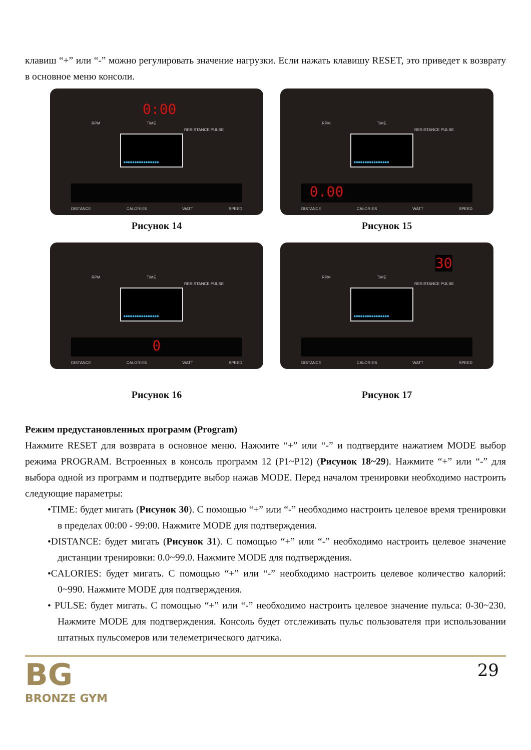клавиш “+” или “-” можно регулировать значение нагрузки. Если нажать клавишу RESET, это приведет к возврату в основное меню консоли.
0:00
RPM TIME
RESISTANCE PULSE
●●●●●●●●●●●●●●●●
DISTANCE CALORIES WATT SPEED
Рисунок 14
RPM TIME
RESISTANCE PULSE
●●●●●●●●●●●●●●●●
0.00
DISTANCE CALORIES WATT SPEED
Рисунок 15
RPM TIME
RESISTANCE PULSE
●●●●●●●●●●●●●●●●
0
DISTANCE CALORIES WATT SPEED
Рисунок 16
30
RPM TIME
RESISTANCE PULSE
●●●●●●●●●●●●●●●●
DISTANCE CALORIES WATT SPEED
Рисунок 17
Режим предустановленных программ (Program)
Нажмите RESET для возврата в основное меню. Нажмите “+” или “-” и подтвердите нажатием MODE выбор режима PROGRAM. Встроенных в консоль программ 12 (P1~P12) (Рисунок 18~29). Нажмите “+” или “-” для выбора одной из программ и подтвердите выбор нажав MODE. Перед началом тренировки необходимо настроить следующие параметры:
•TIME: будет мигать (Рисунок 30). С помощью “+” или “-” необходимо настроить целевое время тренировки в пределах 00:00 - 99:00. Нажмите MODE для подтверждения.
•DISTANCE: будет мигать (Рисунок 31). С помощью “+” или “-” необходимо настроить целевое значение дистанции тренировки: 0.0~99.0. Нажмите MODE для подтверждения.
•CALORIES: будет мигать. С помощью “+” или “-” необходимо настроить целевое количество калорий: 0~990. Нажмите MODE для подтверждения.
• PULSE: будет мигать. С помощью “+” или “-” необходимо настроить целевое значение пульса: 0-30~230. Нажмите MODE для подтверждения. Консоль будет отслеживать пульс пользователя при использовании штатных пульсомеров или телеметрического датчика.
BG
BRONZE GYM
29